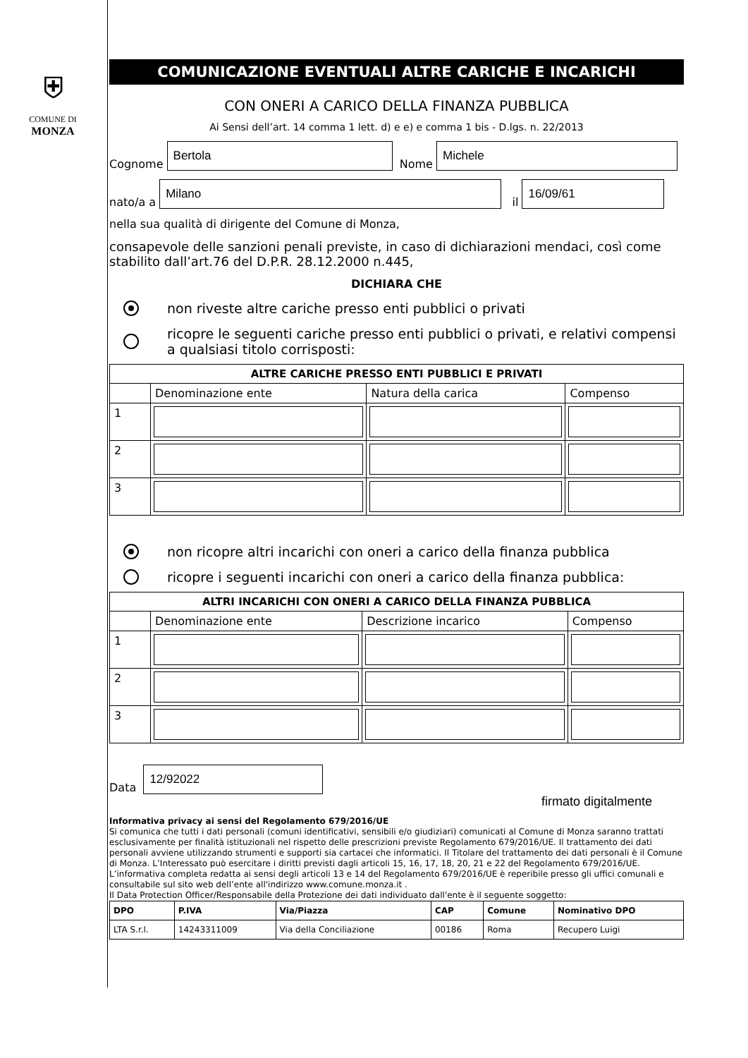⛨
COMUNE DI
MONZA
COMUNICAZIONE EVENTUALI ALTRE CARICHE E INCARICHI
CON ONERI A CARICO DELLA FINANZA PUBBLICA
Ai Sensi dell’art. 14 comma 1 lett. d) e e) e comma 1 bis - D.lgs. n. 22/2013
Cognome
Bertola
Nome
Michele
nato/a a
Milano
il
16/09/61
nella sua qualità di dirigente del Comune di Monza,
consapevole delle sanzioni penali previste, in caso di dichiarazioni mendaci, così come stabilito dall’art.76 del D.P.R. 28.12.2000 n.445,
DICHIARA CHE
non riveste altre cariche presso enti pubblici o privati
ricopre le seguenti cariche presso enti pubblici o privati, e relativi compensi a qualsiasi titolo corrisposti:
| ALTRE CARICHE PRESSO ENTI PUBBLICI E PRIVATI | | | |
| --- | --- | --- | --- |
| | Denominazione ente | Natura della carica | Compenso |
| 1 | | | |
| 2 | | | |
| 3 | | | |
non ricopre altri incarichi con oneri a carico della finanza pubblica
ricopre i seguenti incarichi con oneri a carico della finanza pubblica:
| ALTRI INCARICHI CON ONERI A CARICO DELLA FINANZA PUBBLICA | | | |
| --- | --- | --- | --- |
| | Denominazione ente | Descrizione incarico | Compenso |
| 1 | | | |
| 2 | | | |
| 3 | | | |
Data
12/92022
firmato digitalmente
Informativa privacy ai sensi del Regolamento 679/2016/UE
Si comunica che tutti i dati personali (comuni identificativi, sensibili e/o giudiziari) comunicati al Comune di Monza saranno trattati esclusivamente per finalità istituzionali nel rispetto delle prescrizioni previste Regolamento 679/2016/UE. Il trattamento dei dati personali avviene utilizzando strumenti e supporti sia cartacei che informatici. Il Titolare del trattamento dei dati personali è il Comune di Monza. L’Interessato può esercitare i diritti previsti dagli articoli 15, 16, 17, 18, 20, 21 e 22 del Regolamento 679/2016/UE. L’informativa completa redatta ai sensi degli articoli 13 e 14 del Regolamento 679/2016/UE è reperibile presso gli uffici comunali e consultabile sul sito web dell’ente all'indirizzo www.comune.monza.it .
Il Data Protection Officer/Responsabile della Protezione dei dati individuato dall'ente è il seguente soggetto:
| DPO | P.IVA | Via/Piazza | CAP | Comune | Nominativo DPO |
| --- | --- | --- | --- | --- | --- |
| LTA S.r.l. | 14243311009 | Via della Conciliazione | 00186 | Roma | Recupero Luigi |